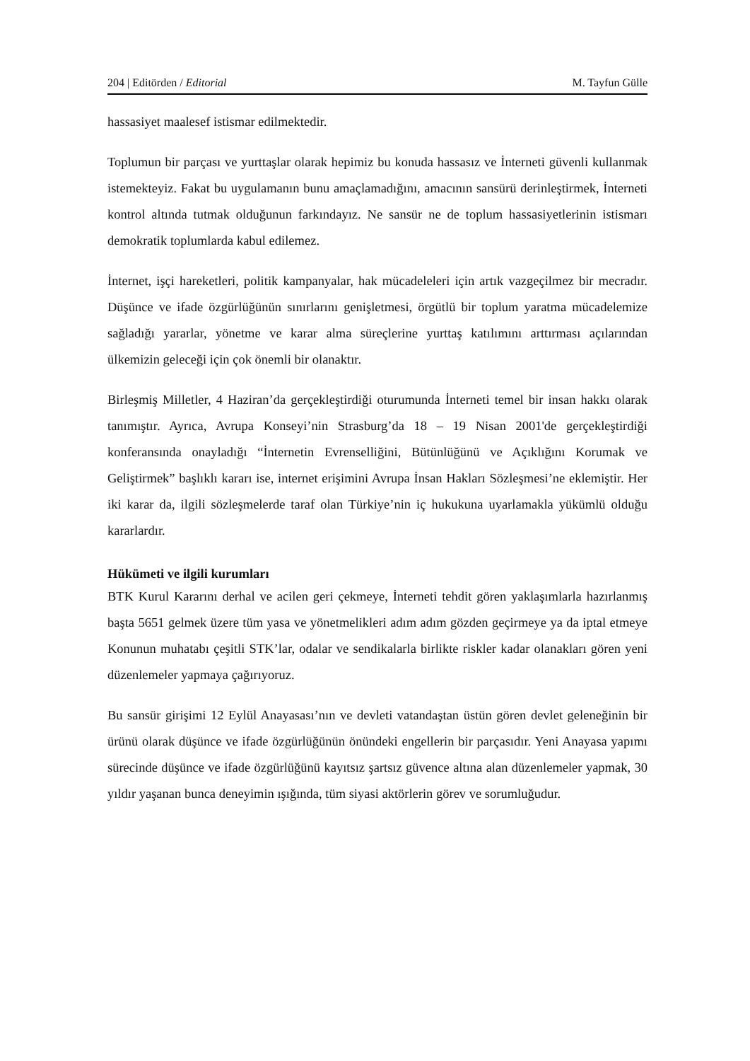204 | Editörden / Editorial M. Tayfun Gülle
hassasiyet maalesef istismar edilmektedir.
Toplumun bir parçası ve yurttaşlar olarak hepimiz bu konuda hassasız ve İnterneti güvenli kullanmak istemekteyiz. Fakat bu uygulamanın bunu amaçlamadığını, amacının sansürü derinleştirmek, İnterneti kontrol altında tutmak olduğunun farkındayız. Ne sansür ne de toplum hassasiyetlerinin istismarı demokratik toplumlarda kabul edilemez.
İnternet, işçi hareketleri, politik kampanyalar, hak mücadeleleri için artık vazgeçilmez bir mecradır. Düşünce ve ifade özgürlüğünün sınırlarını genişletmesi, örgütlü bir toplum yaratma mücadelemize sağladığı yararlar, yönetme ve karar alma süreçlerine yurttaş katılımını arttırması açılarından ülkemizin geleceği için çok önemli bir olanaktır.
Birleşmiş Milletler, 4 Haziran’da gerçekleştirdiği oturumunda İnterneti temel bir insan hakkı olarak tanımıştır. Ayrıca, Avrupa Konseyi’nin Strasburg’da 18 – 19 Nisan 2001'de gerçekleştirdiği konferansında onayladığı “İnternetin Evrenselliğini, Bütünlüğünü ve Açıklığını Korumak ve Geliştirmek” başlıklı kararı ise, internet erişimini Avrupa İnsan Hakları Sözleşmesi’ne eklemiştir. Her iki karar da, ilgili sözleşmelerde taraf olan Türkiye’nin iç hukukuna uyarlamakla yükümlü olduğu kararlardır.
Hükümeti ve ilgili kurumları
BTK Kurul Kararını derhal ve acilen geri çekmeye, İnterneti tehdit gören yaklaşımlarla hazırlanmış başta 5651 gelmek üzere tüm yasa ve yönetmelikleri adım adım gözden geçirmeye ya da iptal etmeye Konunun muhatabı çeşitli STK’lar, odalar ve sendikalarla birlikte riskler kadar olanakları gören yeni düzenlemeler yapmaya çağırıyoruz.
Bu sansür girişimi 12 Eylül Anayasası’nın ve devleti vatandaştan üstün gören devlet geleneğinin bir ürünü olarak düşünce ve ifade özgürlüğünün önündeki engellerin bir parçasıdır. Yeni Anayasa yapımı sürecinde düşünce ve ifade özgürlüğünü kayıtsız şartsız güvence altına alan düzenlemeler yapmak, 30 yıldır yaşanan bunca deneyimin ışığında, tüm siyasi aktörlerin görev ve sorumluğudur.